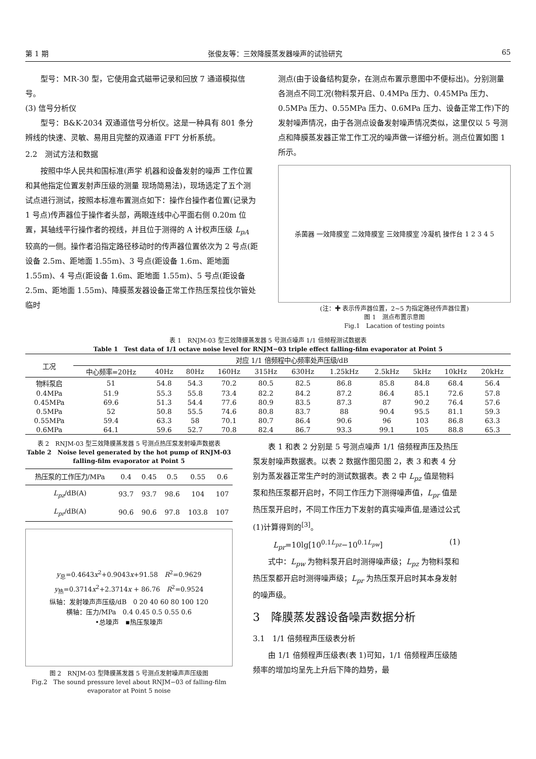第 1 期 张俊友等：三效降膜蒸发器噪声的试验研究 65
型号：MR-30 型，它使用盒式磁带记录和回放 7 通道模拟信号。
(3) 信号分析仪
型号：B&K-2034 双通道信号分析仪。这是一种具有 801 条分辨线的快速、灵敏、易用且完整的双通道 FFT 分析系统。
2.2　测试方法和数据
按照中华人民共和国标准(声学 机器和设备发射的噪声 工作位置和其他指定位置发射声压级的测量 现场简易法)，现场选定了五个测试点进行测试，按照本标准布置测点如下：操作台操作者位置(记录为 1 号点)传声器位于操作者头部，两眼连线中心平面右侧 0.20m 位置，其轴线平行操作者的视线，并且位于测得的 A 计权声压级 L<sub>pA</sub> 较高的一侧。操作者沿指定路径移动时的传声器位置依次为 2 号点(距设备 2.5m、距地面 1.55m)、3 号点(距设备 1.6m、距地面 1.55m)、4 号点(距设备 1.6m、距地面 1.55m)、5 号点(距设备 2.5m、距地面 1.55m)、降膜蒸发器设备正常工作热压泵拉伐尔管处临时
测点(由于设备结构复杂，在测点布置示意图中不便标出)。分别测量各测点不同工况(物料泵开启、0.4MPa 压力、0.45MPa 压力、0.5MPa 压力、0.55MPa 压力、0.6MPa 压力、设备正常工作)下的发射噪声情况，由于各测点设备发射噪声情况类似，这里仅以 5 号测点和降膜蒸发器正常工作工况的噪声做一详细分析。测点位置如图 1 所示。
杀菌器 一效降膜室 二效降膜室 三效降膜室 冷凝机 操作台 1 2 3 4 5
(注：✚ 表示传声器位置，2~5 为指定路径传声器位置)
图 1　测点布置示意图
Fig.1　Lacation of testing points
表 1　RNJM-03 型三效降膜蒸发器 5 号测点噪声 1/1 倍频程测试数据表
Table 1　Test data of 1/1 octave noise level for RNJM−03 triple effect falling-film evaporator at Point 5
| 工况 | 对应 1/1 倍频程中心频率处声压级/dB | | | | | | | | | | |
| --- | --- | --- | --- | --- | --- | --- | --- | --- | --- | --- | --- |
| | 中心频率=20Hz | 40Hz | 80Hz | 160Hz | 315Hz | 630Hz | 1.25kHz | 2.5kHz | 5kHz | 10kHz | 20kHz |
| 物料泵启 | 51 | 54.8 | 54.3 | 70.2 | 80.5 | 82.5 | 86.8 | 85.8 | 84.8 | 68.4 | 56.4 |
| 0.4MPa | 51.9 | 55.3 | 55.8 | 73.4 | 82.2 | 84.2 | 87.2 | 86.4 | 85.1 | 72.6 | 57.8 |
| 0.45MPa | 69.6 | 51.3 | 54.4 | 77.6 | 80.9 | 83.5 | 87.3 | 87 | 90.2 | 76.4 | 57.6 |
| 0.5MPa | 52 | 50.8 | 55.5 | 74.6 | 80.8 | 83.7 | 88 | 90.4 | 95.5 | 81.1 | 59.3 |
| 0.55MPa | 59.4 | 63.3 | 58 | 70.1 | 80.7 | 86.4 | 90.6 | 96 | 103 | 86.8 | 63.3 |
| 0.6MPa | 64.1 | 59.6 | 52.7 | 70.8 | 82.4 | 86.7 | 93.3 | 99.1 | 105 | 88.8 | 65.3 |
表 2　RNJM-03 型三效降膜蒸发器 5 号测点热压泵发射噪声数据表
Table 2　Noise level generated by the hot pump of RNJM-03 falling-film evaporator at Point 5
| 热压泵的工作压力/MPa | 0.4 | 0.45 | 0.5 | 0.55 | 0.6 |
| --- | --- | --- | --- | --- | --- |
| L<sub>pz</sub> /dB(A) | 93.7 | 93.7 | 98.6 | 104 | 107 |
| L<sub>pr</sub> /dB(A) | 90.6 | 90.6 | 97.8 | 103.8 | 107 |
y<sub>总</sub>=0.4643x<sup>2</sup>+0.9043x+91.58　R<sup>2</sup>=0.9629
y<sub>热</sub>=0.3714x<sup>2</sup>+2.3714x + 86.76　R<sup>2</sup>=0.9524
纵轴：发射噪声声压级/dB　0 20 40 60 80 100 120
横轴：压力/MPa　0.4 0.45 0.5 0.55 0.6
•总噪声　▪热压泵噪声
图 2　RNJM-03 型降膜蒸发器 5 号测点发射噪声声压级图
Fig.2　The sound pressure level about RNJM−03 of falling-film evaporator at Point 5 noise
表 1 和表 2 分别是 5 号测点噪声 1/1 倍频程声压及热压泵发射噪声数据表。以表 2 数据作图见图 2，表 3 和表 4 分别为蒸发器正常生产时的测试数据表。表 2 中 L<sub>pz</sub> 值是物料泵和热压泵都开启时，不同工作压力下测得噪声值，L<sub>pr</sub> 值是热压泵开启时，不同工作压力下发射的真实噪声值,是通过公式(1)计算得到的<sup>[3]</sup>。
L<sub>pr</sub>=10lg[10<sup>0.1L<sub>pz</sub></sup>−10<sup>0.1L<sub>pw</sub></sup>] (1)
式中：L<sub>pw</sub> 为物料泵开启时测得噪声级；L<sub>pz</sub> 为物料泵和热压泵都开启时测得噪声级；L<sub>pr</sub> 为热压泵开启时其本身发射的噪声级。
3　降膜蒸发器设备噪声数据分析
3.1　1/1 倍频程声压级表分析
由 1/1 倍频程声压级表(表 1)可知，1/1 倍频程声压级随频率的增加均呈先上升后下降的趋势，最